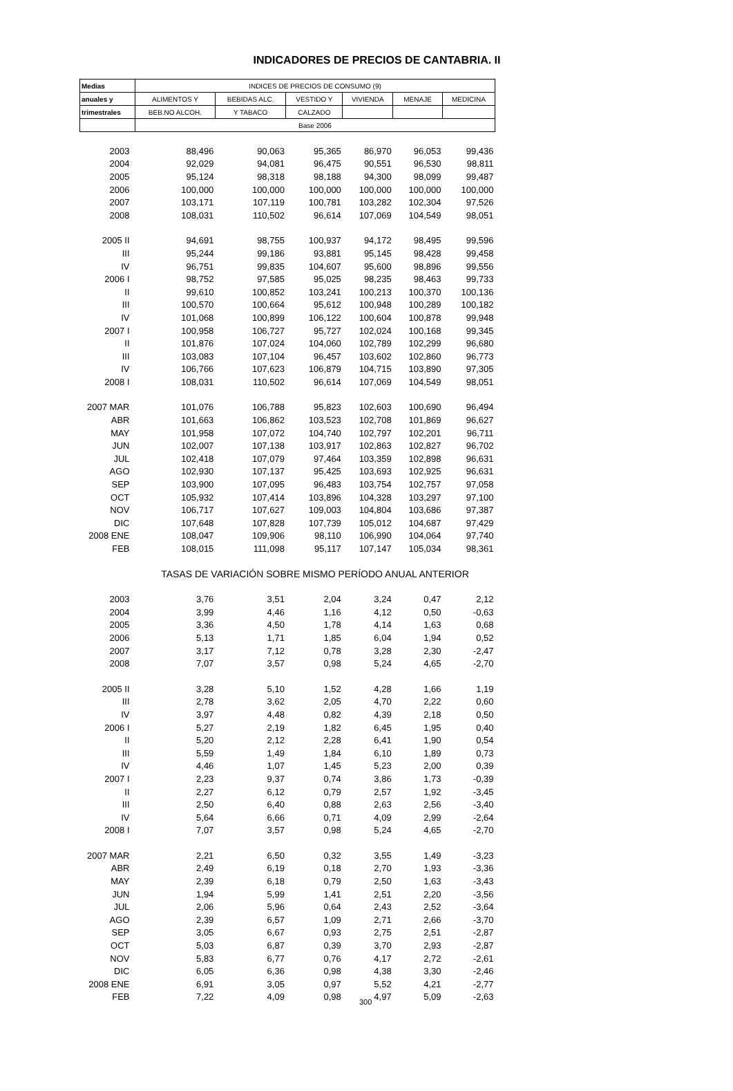INDICADORES DE PRECIOS DE CANTABRIA. II
| Medias | INDICES DE PRECIOS DE CONSUMO (9) | | | | | |
| --- | --- | --- | --- | --- | --- | --- |
| anuales y | ALIMENTOS Y | BEBIDAS ALC. | VESTIDO Y | VIVIENDA | MENAJE | MEDICINA |
| trimestrales | BEB.NO ALCOH. | Y TABACO | CALZADO | | | |
| | Base 2006 | | | | | |
| 2003 | 88,496 | 90,063 | 95,365 | 86,970 | 96,053 | 99,436 |
| 2004 | 92,029 | 94,081 | 96,475 | 90,551 | 96,530 | 98,811 |
| 2005 | 95,124 | 98,318 | 98,188 | 94,300 | 98,099 | 99,487 |
| 2006 | 100,000 | 100,000 | 100,000 | 100,000 | 100,000 | 100,000 |
| 2007 | 103,171 | 107,119 | 100,781 | 103,282 | 102,304 | 97,526 |
| 2008 | 108,031 | 110,502 | 96,614 | 107,069 | 104,549 | 98,051 |
| 2005 II | 94,691 | 98,755 | 100,937 | 94,172 | 98,495 | 99,596 |
| III | 95,244 | 99,186 | 93,881 | 95,145 | 98,428 | 99,458 |
| IV | 96,751 | 99,835 | 104,607 | 95,600 | 98,896 | 99,556 |
| 2006 I | 98,752 | 97,585 | 95,025 | 98,235 | 98,463 | 99,733 |
| II | 99,610 | 100,852 | 103,241 | 100,213 | 100,370 | 100,136 |
| III | 100,570 | 100,664 | 95,612 | 100,948 | 100,289 | 100,182 |
| IV | 101,068 | 100,899 | 106,122 | 100,604 | 100,878 | 99,948 |
| 2007 I | 100,958 | 106,727 | 95,727 | 102,024 | 100,168 | 99,345 |
| II | 101,876 | 107,024 | 104,060 | 102,789 | 102,299 | 96,680 |
| III | 103,083 | 107,104 | 96,457 | 103,602 | 102,860 | 96,773 |
| IV | 106,766 | 107,623 | 106,879 | 104,715 | 103,890 | 97,305 |
| 2008 I | 108,031 | 110,502 | 96,614 | 107,069 | 104,549 | 98,051 |
| 2007 MAR | 101,076 | 106,788 | 95,823 | 102,603 | 100,690 | 96,494 |
| ABR | 101,663 | 106,862 | 103,523 | 102,708 | 101,869 | 96,627 |
| MAY | 101,958 | 107,072 | 104,740 | 102,797 | 102,201 | 96,711 |
| JUN | 102,007 | 107,138 | 103,917 | 102,863 | 102,827 | 96,702 |
| JUL | 102,418 | 107,079 | 97,464 | 103,359 | 102,898 | 96,631 |
| AGO | 102,930 | 107,137 | 95,425 | 103,693 | 102,925 | 96,631 |
| SEP | 103,900 | 107,095 | 96,483 | 103,754 | 102,757 | 97,058 |
| OCT | 105,932 | 107,414 | 103,896 | 104,328 | 103,297 | 97,100 |
| NOV | 106,717 | 107,627 | 109,003 | 104,804 | 103,686 | 97,387 |
| DIC | 107,648 | 107,828 | 107,739 | 105,012 | 104,687 | 97,429 |
| 2008 ENE | 108,047 | 109,906 | 98,110 | 106,990 | 104,064 | 97,740 |
| FEB | 108,015 | 111,098 | 95,117 | 107,147 | 105,034 | 98,361 |
| | TASAS DE VARIACIÓN SOBRE MISMO PERÍODO ANUAL ANTERIOR | | | | | |
| 2003 | 3,76 | 3,51 | 2,04 | 3,24 | 0,47 | 2,12 |
| 2004 | 3,99 | 4,46 | 1,16 | 4,12 | 0,50 | -0,63 |
| 2005 | 3,36 | 4,50 | 1,78 | 4,14 | 1,63 | 0,68 |
| 2006 | 5,13 | 1,71 | 1,85 | 6,04 | 1,94 | 0,52 |
| 2007 | 3,17 | 7,12 | 0,78 | 3,28 | 2,30 | -2,47 |
| 2008 | 7,07 | 3,57 | 0,98 | 5,24 | 4,65 | -2,70 |
| 2005 II | 3,28 | 5,10 | 1,52 | 4,28 | 1,66 | 1,19 |
| III | 2,78 | 3,62 | 2,05 | 4,70 | 2,22 | 0,60 |
| IV | 3,97 | 4,48 | 0,82 | 4,39 | 2,18 | 0,50 |
| 2006 I | 5,27 | 2,19 | 1,82 | 6,45 | 1,95 | 0,40 |
| II | 5,20 | 2,12 | 2,28 | 6,41 | 1,90 | 0,54 |
| III | 5,59 | 1,49 | 1,84 | 6,10 | 1,89 | 0,73 |
| IV | 4,46 | 1,07 | 1,45 | 5,23 | 2,00 | 0,39 |
| 2007 I | 2,23 | 9,37 | 0,74 | 3,86 | 1,73 | -0,39 |
| II | 2,27 | 6,12 | 0,79 | 2,57 | 1,92 | -3,45 |
| III | 2,50 | 6,40 | 0,88 | 2,63 | 2,56 | -3,40 |
| IV | 5,64 | 6,66 | 0,71 | 4,09 | 2,99 | -2,64 |
| 2008 I | 7,07 | 3,57 | 0,98 | 5,24 | 4,65 | -2,70 |
| 2007 MAR | 2,21 | 6,50 | 0,32 | 3,55 | 1,49 | -3,23 |
| ABR | 2,49 | 6,19 | 0,18 | 2,70 | 1,93 | -3,36 |
| MAY | 2,39 | 6,18 | 0,79 | 2,50 | 1,63 | -3,43 |
| JUN | 1,94 | 5,99 | 1,41 | 2,51 | 2,20 | -3,56 |
| JUL | 2,06 | 5,96 | 0,64 | 2,43 | 2,52 | -3,64 |
| AGO | 2,39 | 6,57 | 1,09 | 2,71 | 2,66 | -3,70 |
| SEP | 3,05 | 6,67 | 0,93 | 2,75 | 2,51 | -2,87 |
| OCT | 5,03 | 6,87 | 0,39 | 3,70 | 2,93 | -2,87 |
| NOV | 5,83 | 6,77 | 0,76 | 4,17 | 2,72 | -2,61 |
| DIC | 6,05 | 6,36 | 0,98 | 4,38 | 3,30 | -2,46 |
| 2008 ENE | 6,91 | 3,05 | 0,97 | 5,52 | 4,21 | -2,77 |
| FEB | 7,22 | 4,09 | 0,98 | 4,97 | 5,09 | -2,63 |
300